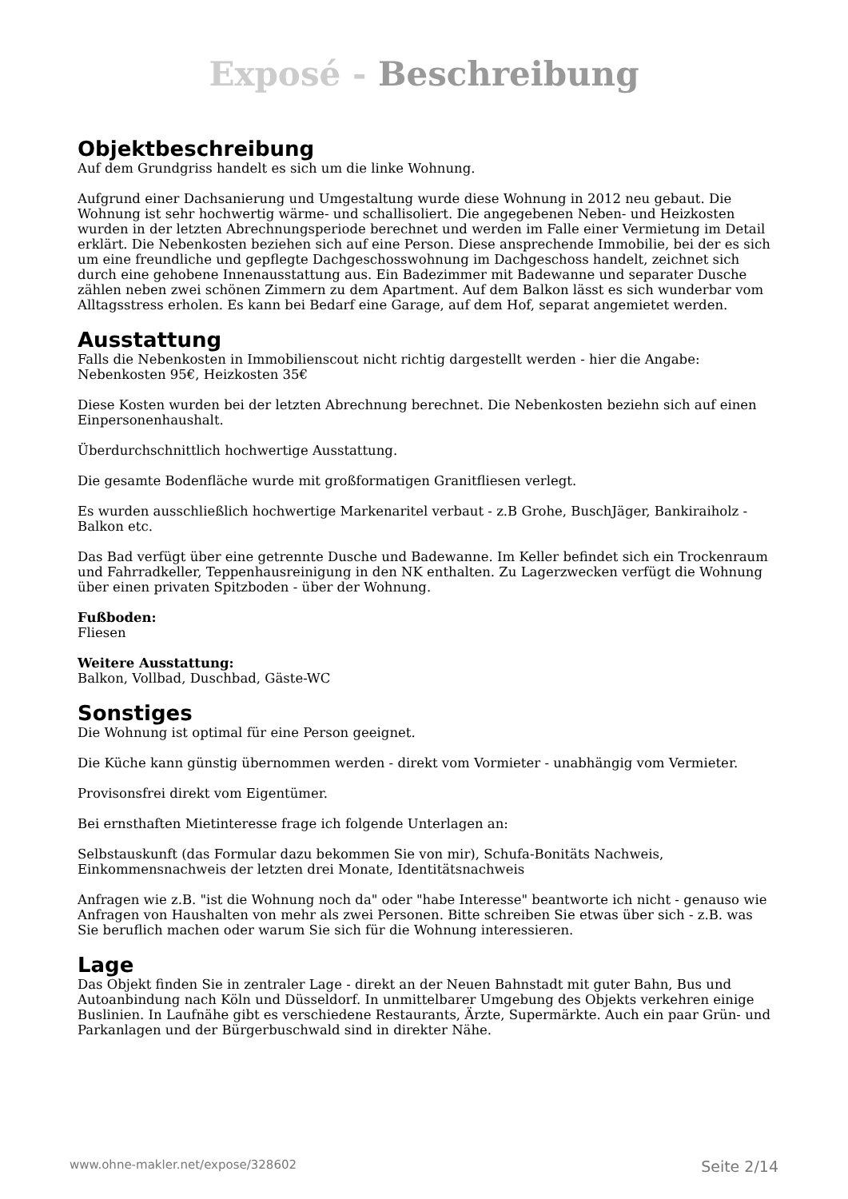Exposé - Beschreibung
Objektbeschreibung
Auf dem Grundgriss handelt es sich um die linke Wohnung.
Aufgrund einer Dachsanierung und Umgestaltung wurde diese Wohnung in 2012 neu gebaut. Die Wohnung ist sehr hochwertig wärme- und schallisoliert. Die angegebenen Neben- und Heizkosten wurden in der letzten Abrechnungsperiode berechnet und werden im Falle einer Vermietung im Detail erklärt. Die Nebenkosten beziehen sich auf eine Person. Diese ansprechende Immobilie, bei der es sich um eine freundliche und gepflegte Dachgeschosswohnung im Dachgeschoss handelt, zeichnet sich durch eine gehobene Innenausstattung aus. Ein Badezimmer mit Badewanne und separater Dusche zählen neben zwei schönen Zimmern zu dem Apartment. Auf dem Balkon lässt es sich wunderbar vom Alltagsstress erholen. Es kann bei Bedarf eine Garage, auf dem Hof, separat angemietet werden.
Ausstattung
Falls die Nebenkosten in Immobilienscout nicht richtig dargestellt werden - hier die Angabe: Nebenkosten 95€, Heizkosten 35€
Diese Kosten wurden bei der letzten Abrechnung berechnet. Die Nebenkosten beziehn sich auf einen Einpersonenhaushalt.
Überdurchschnittlich hochwertige Ausstattung.
Die gesamte Bodenfläche wurde mit großformatigen Granitfliesen verlegt.
Es wurden ausschließlich hochwertige Markenaritel verbaut - z.B Grohe, BuschJäger, Bankiraiholz - Balkon etc.
Das Bad verfügt über eine getrennte Dusche und Badewanne. Im Keller befindet sich ein Trockenraum und Fahrradkeller, Teppenhausreinigung in den NK enthalten. Zu Lagerzwecken verfügt die Wohnung über einen privaten Spitzboden - über der Wohnung.
Fußboden:
Fliesen
Weitere Ausstattung:
Balkon, Vollbad, Duschbad, Gäste-WC
Sonstiges
Die Wohnung ist optimal für eine Person geeignet.
Die Küche kann günstig übernommen werden - direkt vom Vormieter - unabhängig vom Vermieter.
Provisonsfrei direkt vom Eigentümer.
Bei ernsthaften Mietinteresse frage ich folgende Unterlagen an:
Selbstauskunft (das Formular dazu bekommen Sie von mir), Schufa-Bonitäts Nachweis, Einkommensnachweis der letzten drei Monate, Identitätsnachweis
Anfragen wie z.B. "ist die Wohnung noch da" oder "habe Interesse" beantworte ich nicht - genauso wie Anfragen von Haushalten von mehr als zwei Personen. Bitte schreiben Sie etwas über sich - z.B. was Sie beruflich machen oder warum Sie sich für die Wohnung interessieren.
Lage
Das Objekt finden Sie in zentraler Lage - direkt an der Neuen Bahnstadt mit guter Bahn, Bus und Autoanbindung nach Köln und Düsseldorf. In unmittelbarer Umgebung des Objekts verkehren einige Buslinien. In Laufnähe gibt es verschiedene Restaurants, Ärzte, Supermärkte. Auch ein paar Grün- und Parkanlagen und der Bürgerbuschwald sind in direkter Nähe.
www.ohne-makler.net/expose/328602 Seite 2/14